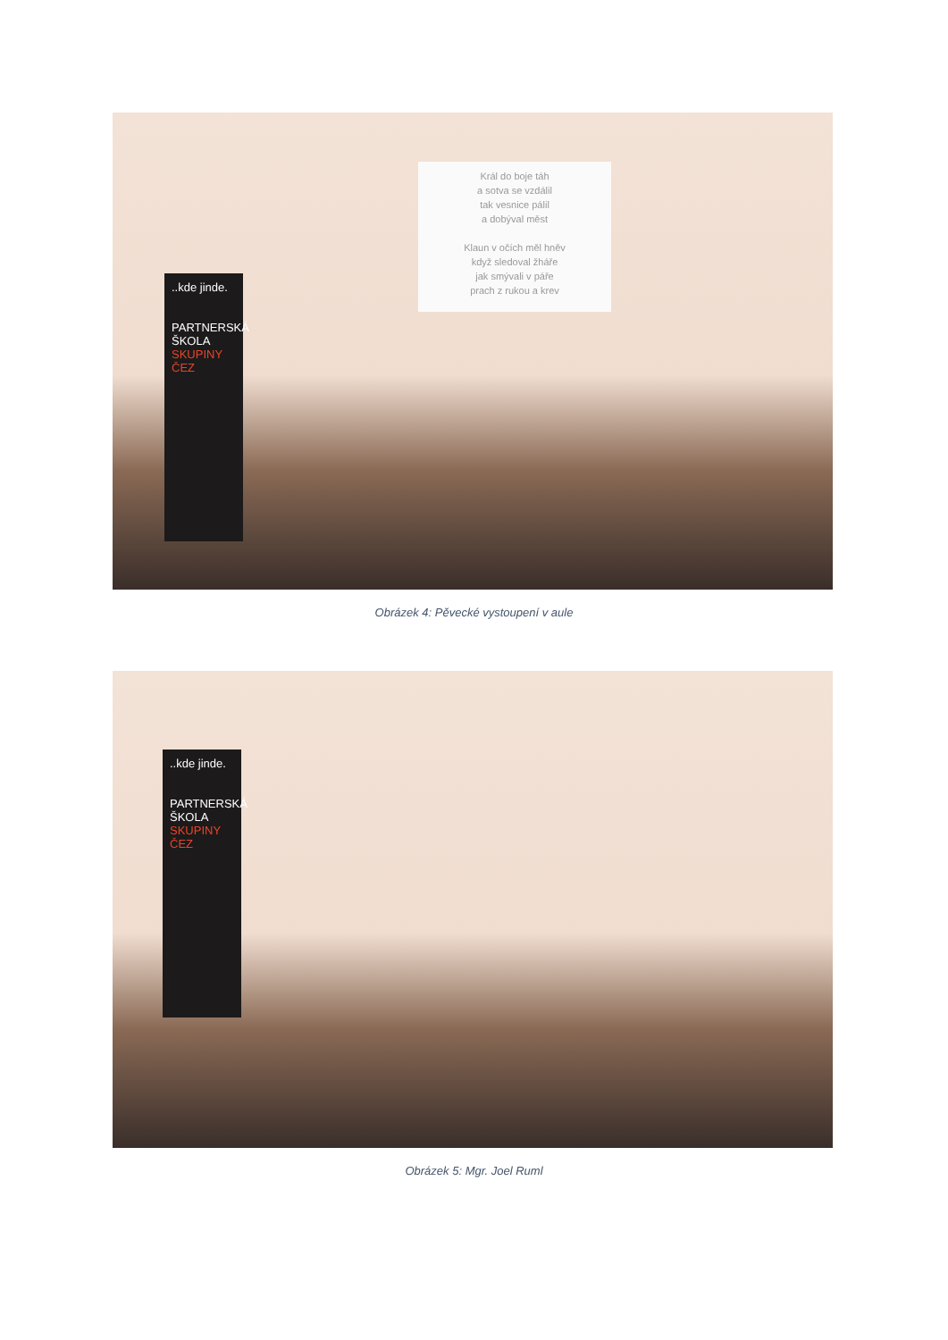Král do boje táh
a sotva se vzdálil
tak vesnice pálil
a dobýval měst
Klaun v očích měl hněv
když sledoval žháře
jak smývali v páře
prach z rukou a krev
..kde jinde.
PARTNERSKÁ
ŠKOLA
SKUPINY ČEZ
Obrázek 4: Pěvecké vystoupení v aule
..kde jinde.
PARTNERSKÁ
ŠKOLA
SKUPINY ČEZ
Obrázek 5: Mgr. Joel Ruml